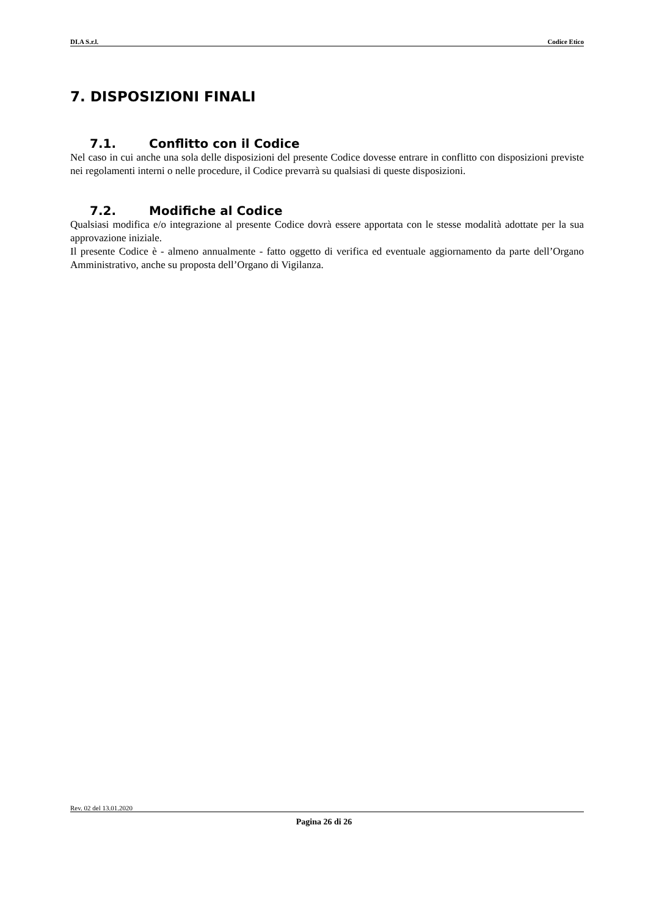DI.A S.r.l. Codice Etico
7. DISPOSIZIONI FINALI
7.1. Conflitto con il Codice
Nel caso in cui anche una sola delle disposizioni del presente Codice dovesse entrare in conflitto con disposizioni previste nei regolamenti interni o nelle procedure, il Codice prevarrà su qualsiasi di queste disposizioni.
7.2. Modifiche al Codice
Qualsiasi modifica e/o integrazione al presente Codice dovrà essere apportata con le stesse modalità adottate per la sua approvazione iniziale.
Il presente Codice è - almeno annualmente - fatto oggetto di verifica ed eventuale aggiornamento da parte dell’Organo Amministrativo, anche su proposta dell’Organo di Vigilanza.
Rev. 02 del 13.01.2020
Pagina 26 di 26